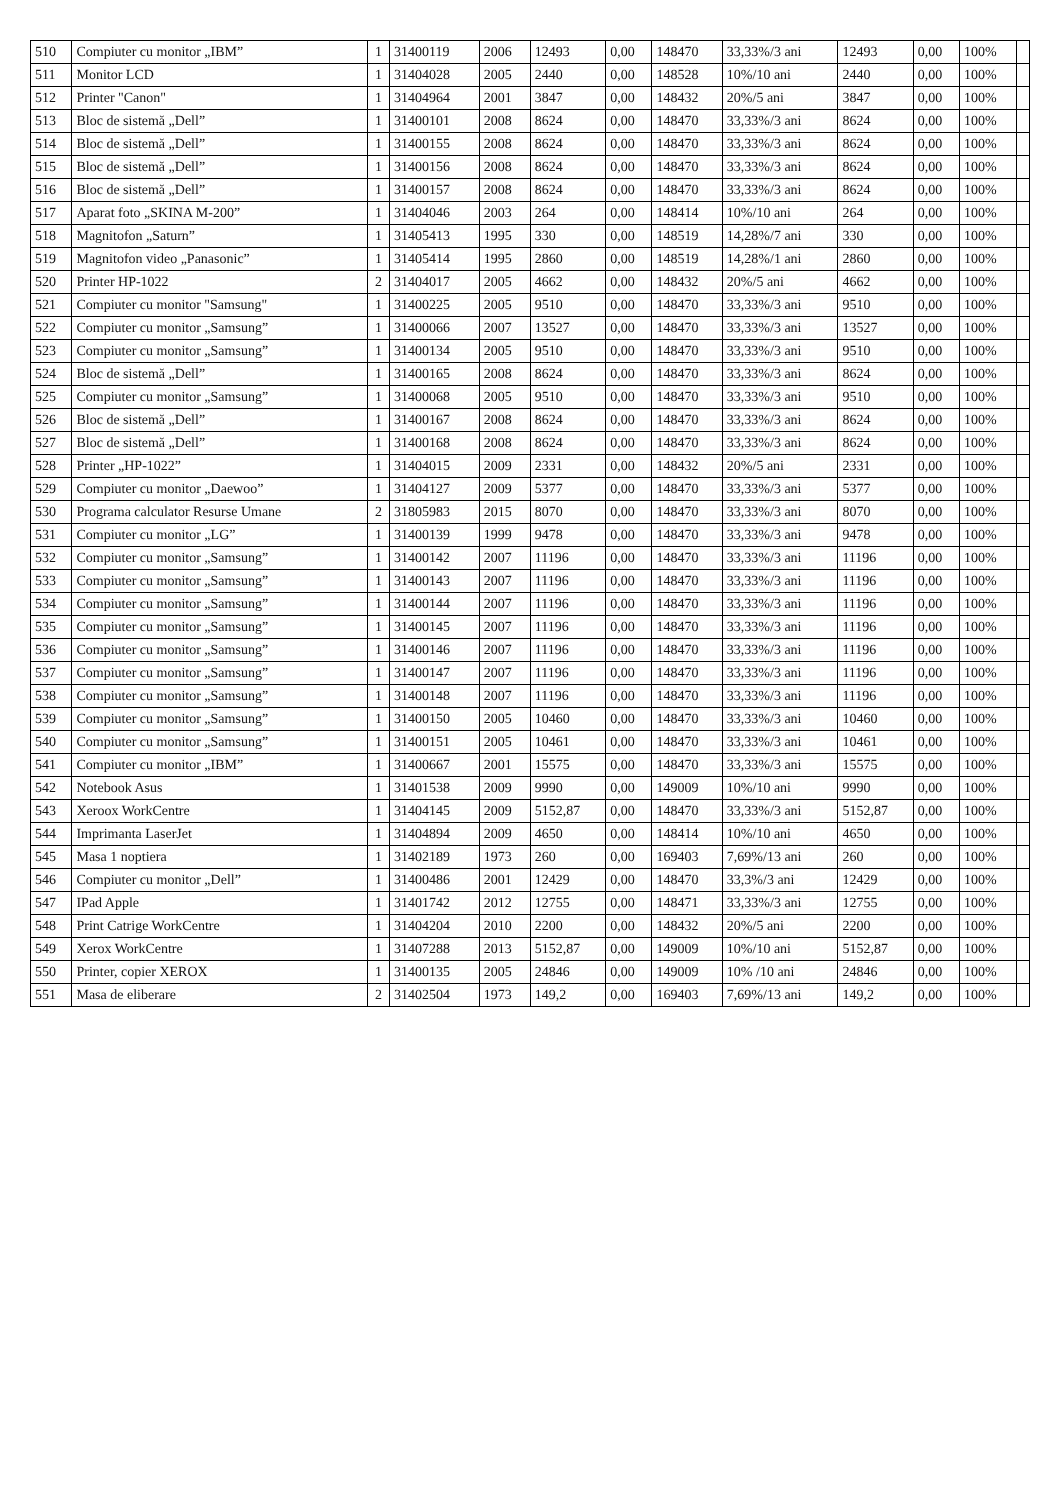| 510 | Compiuter cu monitor „IBM” | 1 | 31400119 | 2006 | 12493 | 0,00 | 148470 | 33,33%/3 ani | 12493 | 0,00 | 100% | |
| 511 | Monitor LCD | 1 | 31404028 | 2005 | 2440 | 0,00 | 148528 | 10%/10 ani | 2440 | 0,00 | 100% | |
| 512 | Printer "Canon" | 1 | 31404964 | 2001 | 3847 | 0,00 | 148432 | 20%/5 ani | 3847 | 0,00 | 100% | |
| 513 | Bloc de sistemă „Dell” | 1 | 31400101 | 2008 | 8624 | 0,00 | 148470 | 33,33%/3 ani | 8624 | 0,00 | 100% | |
| 514 | Bloc de sistemă „Dell” | 1 | 31400155 | 2008 | 8624 | 0,00 | 148470 | 33,33%/3 ani | 8624 | 0,00 | 100% | |
| 515 | Bloc de sistemă „Dell” | 1 | 31400156 | 2008 | 8624 | 0,00 | 148470 | 33,33%/3 ani | 8624 | 0,00 | 100% | |
| 516 | Bloc de sistemă „Dell” | 1 | 31400157 | 2008 | 8624 | 0,00 | 148470 | 33,33%/3 ani | 8624 | 0,00 | 100% | |
| 517 | Aparat foto „SKINA M-200” | 1 | 31404046 | 2003 | 264 | 0,00 | 148414 | 10%/10 ani | 264 | 0,00 | 100% | |
| 518 | Magnitofon „Saturn” | 1 | 31405413 | 1995 | 330 | 0,00 | 148519 | 14,28%/7 ani | 330 | 0,00 | 100% | |
| 519 | Magnitofon video „Panasonic” | 1 | 31405414 | 1995 | 2860 | 0,00 | 148519 | 14,28%/1 ani | 2860 | 0,00 | 100% | |
| 520 | Printer HP-1022 | 2 | 31404017 | 2005 | 4662 | 0,00 | 148432 | 20%/5 ani | 4662 | 0,00 | 100% | |
| 521 | Compiuter cu monitor "Samsung" | 1 | 31400225 | 2005 | 9510 | 0,00 | 148470 | 33,33%/3 ani | 9510 | 0,00 | 100% | |
| 522 | Compiuter cu monitor „Samsung” | 1 | 31400066 | 2007 | 13527 | 0,00 | 148470 | 33,33%/3 ani | 13527 | 0,00 | 100% | |
| 523 | Compiuter cu monitor „Samsung” | 1 | 31400134 | 2005 | 9510 | 0,00 | 148470 | 33,33%/3 ani | 9510 | 0,00 | 100% | |
| 524 | Bloc de sistemă „Dell” | 1 | 31400165 | 2008 | 8624 | 0,00 | 148470 | 33,33%/3 ani | 8624 | 0,00 | 100% | |
| 525 | Compiuter cu monitor „Samsung” | 1 | 31400068 | 2005 | 9510 | 0,00 | 148470 | 33,33%/3 ani | 9510 | 0,00 | 100% | |
| 526 | Bloc de sistemă „Dell” | 1 | 31400167 | 2008 | 8624 | 0,00 | 148470 | 33,33%/3 ani | 8624 | 0,00 | 100% | |
| 527 | Bloc de sistemă „Dell” | 1 | 31400168 | 2008 | 8624 | 0,00 | 148470 | 33,33%/3 ani | 8624 | 0,00 | 100% | |
| 528 | Printer „HP-1022” | 1 | 31404015 | 2009 | 2331 | 0,00 | 148432 | 20%/5 ani | 2331 | 0,00 | 100% | |
| 529 | Compiuter cu monitor „Daewoo” | 1 | 31404127 | 2009 | 5377 | 0,00 | 148470 | 33,33%/3 ani | 5377 | 0,00 | 100% | |
| 530 | Programa calculator Resurse Umane | 2 | 31805983 | 2015 | 8070 | 0,00 | 148470 | 33,33%/3 ani | 8070 | 0,00 | 100% | |
| 531 | Compiuter cu monitor „LG” | 1 | 31400139 | 1999 | 9478 | 0,00 | 148470 | 33,33%/3 ani | 9478 | 0,00 | 100% | |
| 532 | Compiuter cu monitor „Samsung” | 1 | 31400142 | 2007 | 11196 | 0,00 | 148470 | 33,33%/3 ani | 11196 | 0,00 | 100% | |
| 533 | Compiuter cu monitor „Samsung” | 1 | 31400143 | 2007 | 11196 | 0,00 | 148470 | 33,33%/3 ani | 11196 | 0,00 | 100% | |
| 534 | Compiuter cu monitor „Samsung” | 1 | 31400144 | 2007 | 11196 | 0,00 | 148470 | 33,33%/3 ani | 11196 | 0,00 | 100% | |
| 535 | Compiuter cu monitor „Samsung” | 1 | 31400145 | 2007 | 11196 | 0,00 | 148470 | 33,33%/3 ani | 11196 | 0,00 | 100% | |
| 536 | Compiuter cu monitor „Samsung” | 1 | 31400146 | 2007 | 11196 | 0,00 | 148470 | 33,33%/3 ani | 11196 | 0,00 | 100% | |
| 537 | Compiuter cu monitor „Samsung” | 1 | 31400147 | 2007 | 11196 | 0,00 | 148470 | 33,33%/3 ani | 11196 | 0,00 | 100% | |
| 538 | Compiuter cu monitor „Samsung” | 1 | 31400148 | 2007 | 11196 | 0,00 | 148470 | 33,33%/3 ani | 11196 | 0,00 | 100% | |
| 539 | Compiuter cu monitor „Samsung” | 1 | 31400150 | 2005 | 10460 | 0,00 | 148470 | 33,33%/3 ani | 10460 | 0,00 | 100% | |
| 540 | Compiuter cu monitor „Samsung” | 1 | 31400151 | 2005 | 10461 | 0,00 | 148470 | 33,33%/3 ani | 10461 | 0,00 | 100% | |
| 541 | Compiuter cu monitor „IBM” | 1 | 31400667 | 2001 | 15575 | 0,00 | 148470 | 33,33%/3 ani | 15575 | 0,00 | 100% | |
| 542 | Notebook Asus | 1 | 31401538 | 2009 | 9990 | 0,00 | 149009 | 10%/10 ani | 9990 | 0,00 | 100% | |
| 543 | Xeroox WorkCentre | 1 | 31404145 | 2009 | 5152,87 | 0,00 | 148470 | 33,33%/3 ani | 5152,87 | 0,00 | 100% | |
| 544 | Imprimanta LaserJet | 1 | 31404894 | 2009 | 4650 | 0,00 | 148414 | 10%/10 ani | 4650 | 0,00 | 100% | |
| 545 | Masa 1 noptiera | 1 | 31402189 | 1973 | 260 | 0,00 | 169403 | 7,69%/13 ani | 260 | 0,00 | 100% | |
| 546 | Compiuter cu monitor „Dell” | 1 | 31400486 | 2001 | 12429 | 0,00 | 148470 | 33,3%/3 ani | 12429 | 0,00 | 100% | |
| 547 | IPad Apple | 1 | 31401742 | 2012 | 12755 | 0,00 | 148471 | 33,33%/3 ani | 12755 | 0,00 | 100% | |
| 548 | Print Catrige WorkCentre | 1 | 31404204 | 2010 | 2200 | 0,00 | 148432 | 20%/5 ani | 2200 | 0,00 | 100% | |
| 549 | Xerox WorkCentre | 1 | 31407288 | 2013 | 5152,87 | 0,00 | 149009 | 10%/10 ani | 5152,87 | 0,00 | 100% | |
| 550 | Printer, copier XEROX | 1 | 31400135 | 2005 | 24846 | 0,00 | 149009 | 10% /10 ani | 24846 | 0,00 | 100% | |
| 551 | Masa de eliberare | 2 | 31402504 | 1973 | 149,2 | 0,00 | 169403 | 7,69%/13 ani | 149,2 | 0,00 | 100% | |